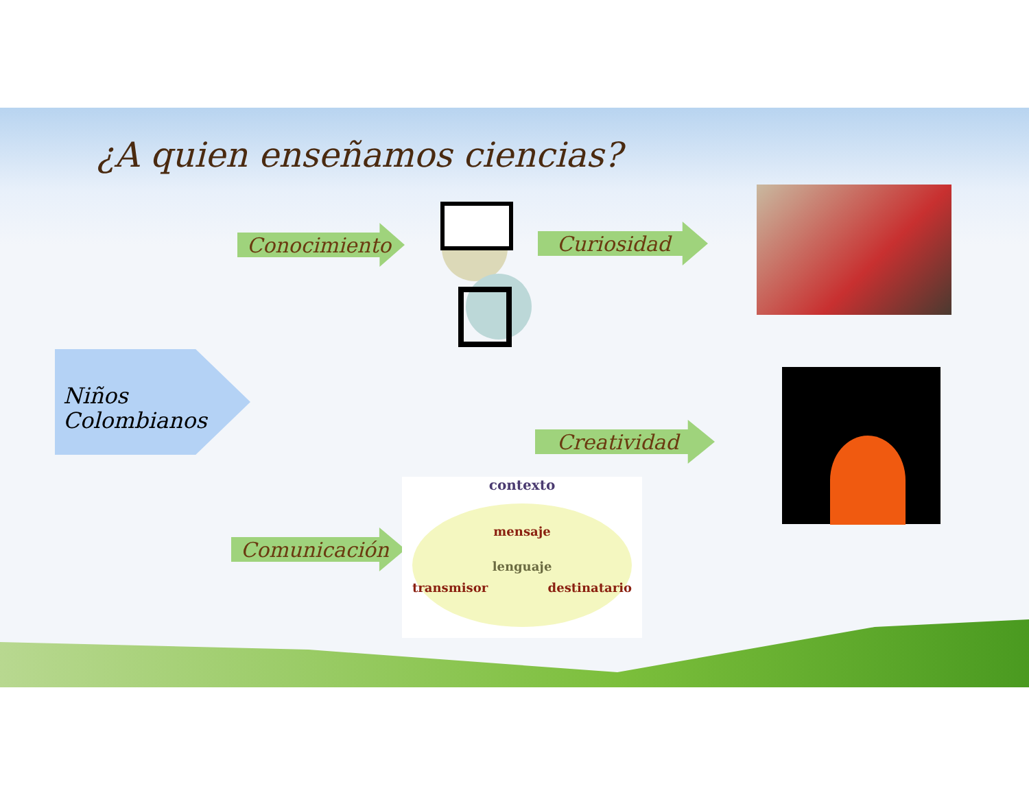¿A quien enseñamos ciencias?
Conocimiento Curiosidad
Creatividad
Comunicación
Niños
Colombianos
contexto
mensaje
lenguaje
transmisor destinatario